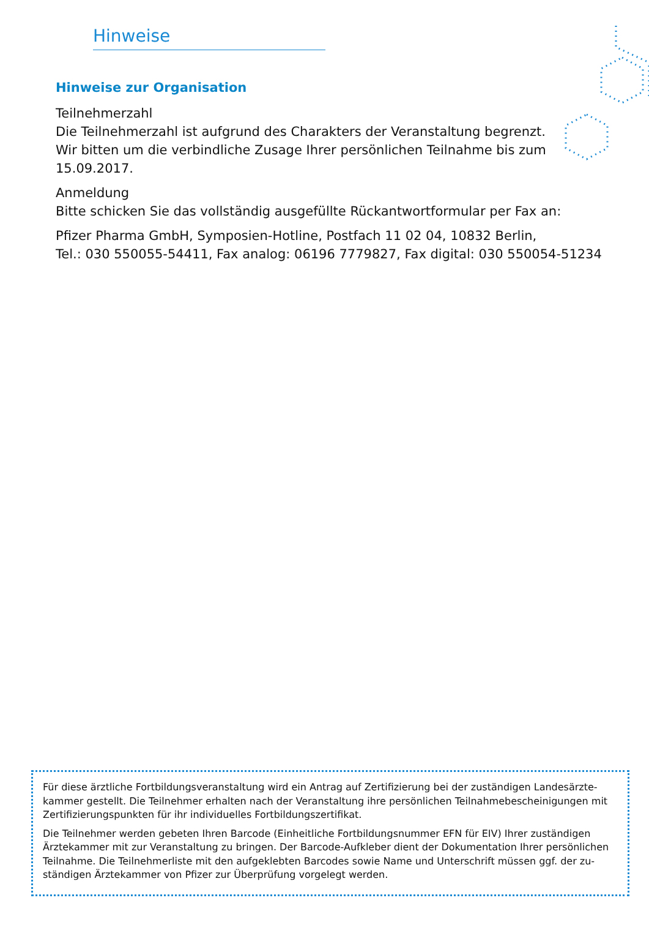Hinweise
Hinweise zur Organisation
Teilnehmerzahl
Die Teilnehmerzahl ist aufgrund des Charakters der Veranstaltung begrenzt.
Wir bitten um die verbindliche Zusage Ihrer persönlichen Teilnahme bis zum 15.09.2017.
Anmeldung
Bitte schicken Sie das vollständig ausgefüllte Rückantwortformular per Fax an:
Pfizer Pharma GmbH, Symposien-Hotline, Postfach 11 02 04, 10832 Berlin,
Tel.: 030 550055-54411, Fax analog: 06196 7779827, Fax digital: 030 550054-51234
Für diese ärztliche Fortbildungsveranstaltung wird ein Antrag auf Zertifizierung bei der zuständigen Landesärzte-kammer gestellt. Die Teilnehmer erhalten nach der Veranstaltung ihre persönlichen Teilnahmebescheinigungen mit Zertifizierungspunkten für ihr individuelles Fortbildungszertifikat.
Die Teilnehmer werden gebeten Ihren Barcode (Einheitliche Fortbildungsnummer EFN für EIV) Ihrer zuständigen Ärztekammer mit zur Veranstaltung zu bringen. Der Barcode-Aufkleber dient der Dokumentation Ihrer persönlichen Teilnahme. Die Teilnehmerliste mit den aufgeklebten Barcodes sowie Name und Unterschrift müssen ggf. der zu-ständigen Ärztekammer von Pfizer zur Überprüfung vorgelegt werden.